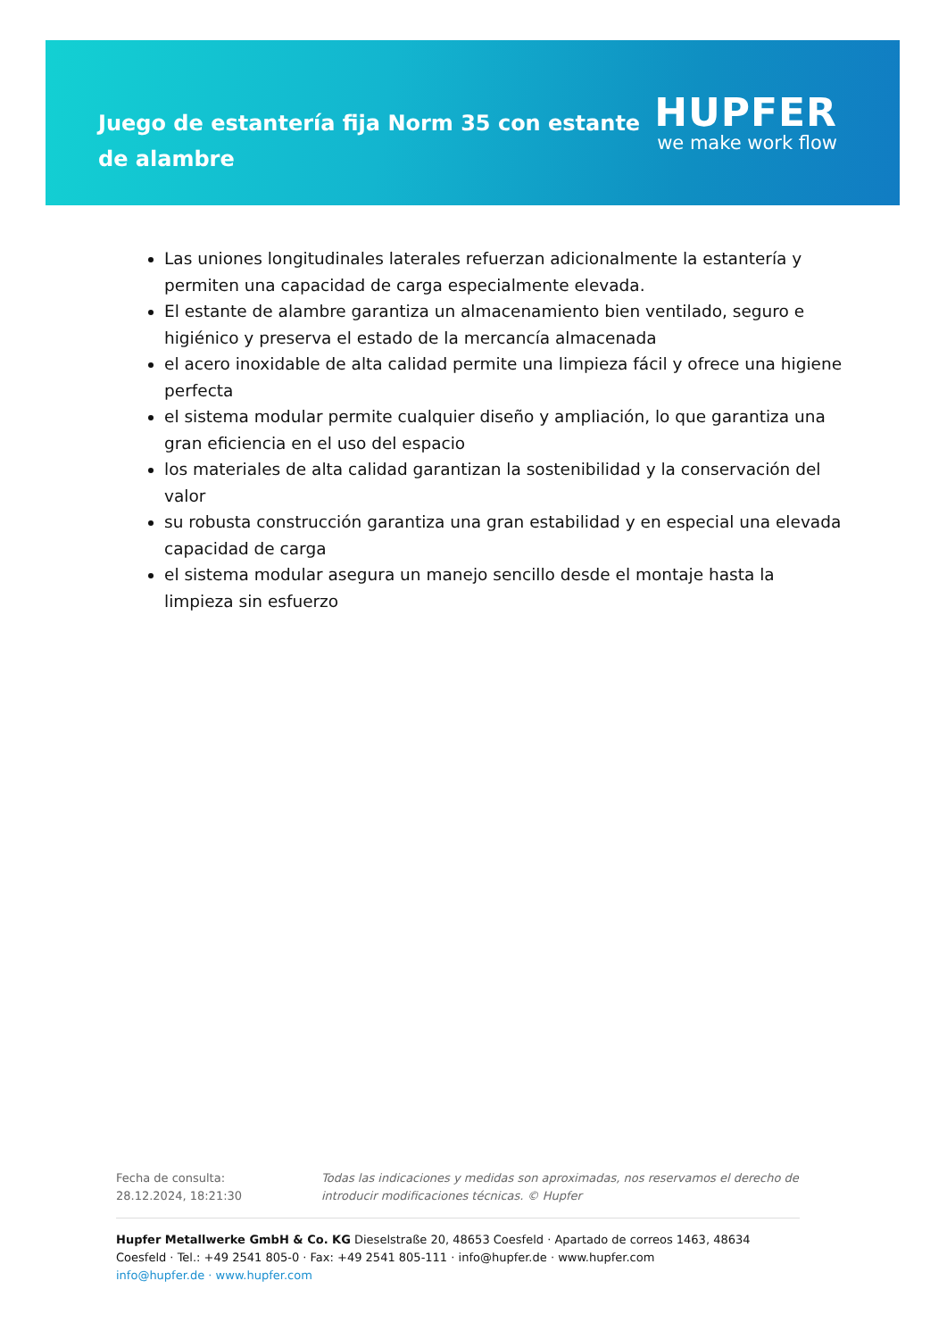Juego de estantería fija Norm 35 con estante de alambre
HUPFER
we make work flow
Las uniones longitudinales laterales refuerzan adicionalmente la estantería y permiten una capacidad de carga especialmente elevada.
El estante de alambre garantiza un almacenamiento bien ventilado, seguro e higiénico y preserva el estado de la mercancía almacenada
el acero inoxidable de alta calidad permite una limpieza fácil y ofrece una higiene perfecta
el sistema modular permite cualquier diseño y ampliación, lo que garantiza una gran eficiencia en el uso del espacio
los materiales de alta calidad garantizan la sostenibilidad y la conservación del valor
su robusta construcción garantiza una gran estabilidad y en especial una elevada capacidad de carga
el sistema modular asegura un manejo sencillo desde el montaje hasta la limpieza sin esfuerzo
Fecha de consulta: 28.12.2024, 18:21:30
Todas las indicaciones y medidas son aproximadas, nos reservamos el derecho de introducir modificaciones técnicas. © Hupfer
Hupfer Metallwerke GmbH & Co. KG Dieselstraße 20, 48653 Coesfeld · Apartado de correos 1463, 48634 Coesfeld · Tel.: +49 2541 805-0 · Fax: +49 2541 805-111 · info@hupfer.de · www.hupfer.com
info@hupfer.de · www.hupfer.com